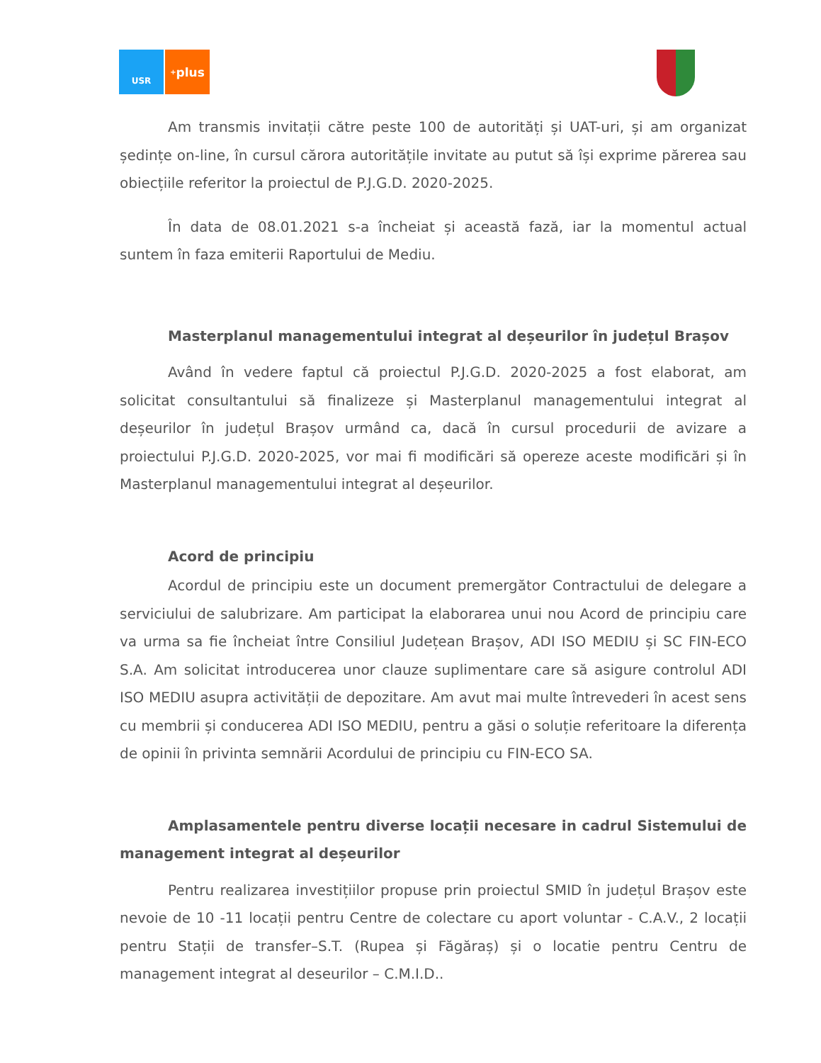USR
<sup>+</sup>plus
Am transmis invitații către peste 100 de autorități și UAT-uri, și am organizat ședințe on-line, în cursul cărora autoritățile invitate au putut să își exprime părerea sau obiecțiile referitor la proiectul de P.J.G.D. 2020-2025.
În data de 08.01.2021 s-a încheiat și această fază, iar la momentul actual suntem în faza emiterii Raportului de Mediu.
Masterplanul managementului integrat al deșeurilor în județul Brașov
Având în vedere faptul că proiectul P.J.G.D. 2020-2025 a fost elaborat, am solicitat consultantului să finalizeze și Masterplanul managementului integrat al deșeurilor în județul Brașov urmând ca, dacă în cursul procedurii de avizare a proiectului P.J.G.D. 2020-2025, vor mai fi modificări să opereze aceste modificări și în Masterplanul managementului integrat al deșeurilor.
Acord de principiu
Acordul de principiu este un document premergător Contractului de delegare a serviciului de salubrizare. Am participat la elaborarea unui nou Acord de principiu care va urma sa fie încheiat între Consiliul Județean Brașov, ADI ISO MEDIU și SC FIN-ECO S.A. Am solicitat introducerea unor clauze suplimentare care să asigure controlul ADI ISO MEDIU asupra activității de depozitare. Am avut mai multe întrevederi în acest sens cu membrii și conducerea ADI ISO MEDIU, pentru a găsi o soluție referitoare la diferența de opinii în privinta semnării Acordului de principiu cu FIN-ECO SA.
Amplasamentele pentru diverse locații necesare in cadrul Sistemului de management integrat al deșeurilor
Pentru realizarea investițiilor propuse prin proiectul SMID în județul Brașov este nevoie de 10 -11 locații pentru Centre de colectare cu aport voluntar - C.A.V., 2 locații pentru Stații de transfer–S.T. (Rupea și Făgăraș) și o locatie pentru Centru de management integrat al deseurilor – C.M.I.D..